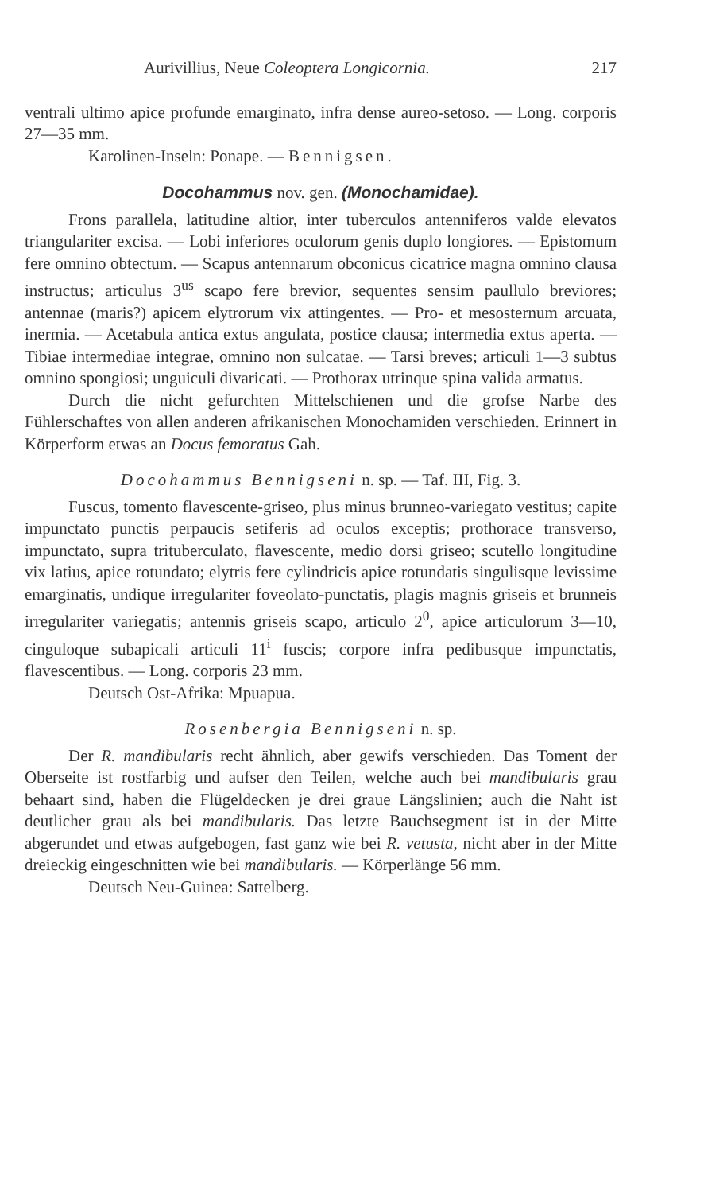Aurivillius, Neue Coleoptera Longicornia. 217
ventrali ultimo apice profunde emarginato, infra dense aureo-setoso. — Long. corporis 27—35 mm.
Karolinen-Inseln: Ponape. — Bennigsen.
Docohammus nov. gen. (Monochamidae).
Frons parallela, latitudine altior, inter tuberculos antenniferos valde elevatos triangulariter excisa. — Lobi inferiores oculorum genis duplo longiores. — Epistomum fere omnino obtectum. — Scapus antennarum obconicus cicatrice magna omnino clausa instructus; articulus 3<sup>us</sup> scapo fere brevior, sequentes sensim paullulo breviores; antennae (maris?) apicem elytrorum vix attingentes. — Pro- et mesosternum arcuata, inermia. — Acetabula antica extus angulata, postice clausa; intermedia extus aperta. — Tibiae intermediae integrae, omnino non sulcatae. — Tarsi breves; articuli 1—3 subtus omnino spongiosi; unguiculi divaricati. — Prothorax utrinque spina valida armatus.
Durch die nicht gefurchten Mittelschienen und die grofse Narbe des Fühlerschaftes von allen anderen afrikanischen Monochamiden verschieden. Erinnert in Körperform etwas an Docus femoratus Gah.
Docohammus Bennigseni n. sp. — Taf. III, Fig. 3.
Fuscus, tomento flavescente-griseo, plus minus brunneo-variegato vestitus; capite impunctato punctis perpaucis setiferis ad oculos exceptis; prothorace transverso, impunctato, supra trituberculato, flavescente, medio dorsi griseo; scutello longitudine vix latius, apice rotundato; elytris fere cylindricis apice rotundatis singulisque levissime emarginatis, undique irregulariter foveolato-punctatis, plagis magnis griseis et brunneis irregulariter variegatis; antennis griseis scapo, articulo 2<sup>0</sup>, apice articulorum 3—10, cinguloque subapicali articuli 11<sup>i</sup> fuscis; corpore infra pedibusque impunctatis, flavescentibus. — Long. corporis 23 mm.
Deutsch Ost-Afrika: Mpuapua.
Rosenbergia Bennigseni n. sp.
Der R. mandibularis recht ähnlich, aber gewifs verschieden. Das Toment der Oberseite ist rostfarbig und aufser den Teilen, welche auch bei mandibularis grau behaart sind, haben die Flügeldecken je drei graue Längslinien; auch die Naht ist deutlicher grau als bei mandibularis. Das letzte Bauchsegment ist in der Mitte abgerundet und etwas aufgebogen, fast ganz wie bei R. vetusta, nicht aber in der Mitte dreieckig eingeschnitten wie bei mandibularis. — Körperlänge 56 mm.
Deutsch Neu-Guinea: Sattelberg.